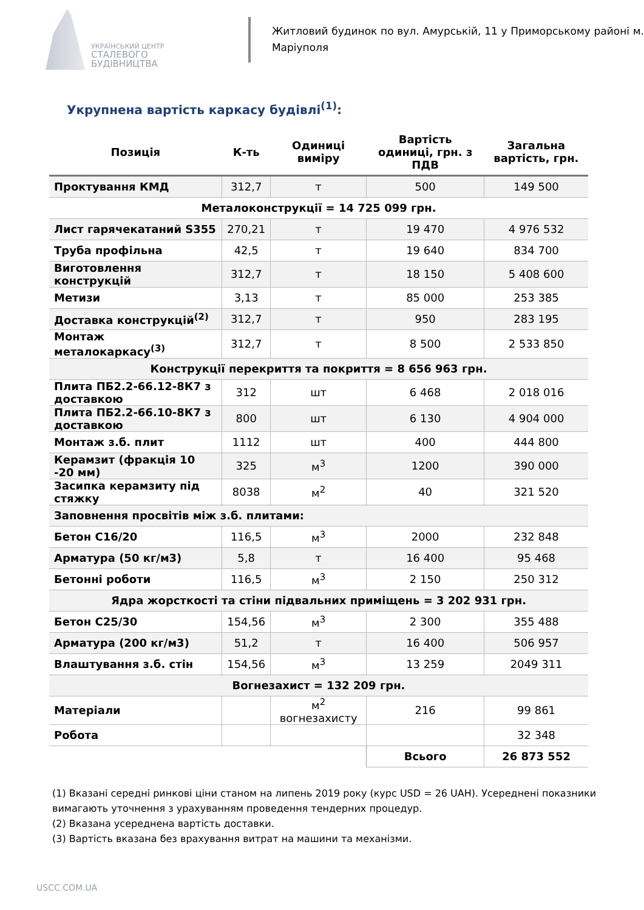УКРАЇНСЬКИЙ ЦЕНТР
СТАЛЕВОГО
БУДІВНИЦТВА
Житловий будинок по вул. Амурській, 11 у Приморському районі м. Маріуполя
Укрупнена вартість каркасу будівлі<sup>(1)</sup>:
| Позиція | К-ть | Одиниці виміру | Вартість одиниці, грн. з ПДВ | Загальна вартість, грн. |
| --- | --- | --- | --- | --- |
| Проктування КМД | 312,7 | т | 500 | 149 500 |
| Металоконструкції = 14 725 099 грн. | | | | |
| Лист гарячекатаний S355 | 270,21 | т | 19 470 | 4 976 532 |
| Труба профільна | 42,5 | т | 19 640 | 834 700 |
| Виготовлення конструкцій | 312,7 | т | 18 150 | 5 408 600 |
| Метизи | 3,13 | т | 85 000 | 253 385 |
| Доставка конструкцій<sup>(2)</sup> | 312,7 | т | 950 | 283 195 |
| Монтаж металокаркасу<sup>(3)</sup> | 312,7 | т | 8 500 | 2 533 850 |
| Конструкції перекриття та покриття = 8 656 963 грн. | | | | |
| Плита ПБ2.2-66.12-8К7 з доставкою | 312 | шт | 6 468 | 2 018 016 |
| Плита ПБ2.2-66.10-8К7 з доставкою | 800 | шт | 6 130 | 4 904 000 |
| Монтаж з.б. плит | 1112 | шт | 400 | 444 800 |
| Керамзит (фракція 10 -20 мм) | 325 | м<sup>3</sup> | 1200 | 390 000 |
| Засипка керамзиту під стяжку | 8038 | м<sup>2</sup> | 40 | 321 520 |
| Заповнення просвітів між з.б. плитами: | | | | |
| Бетон С16/20 | 116,5 | м<sup>3</sup> | 2000 | 232 848 |
| Арматура (50 кг/м3) | 5,8 | т | 16 400 | 95 468 |
| Бетонні роботи | 116,5 | м<sup>3</sup> | 2 150 | 250 312 |
| Ядра жорсткості та стіни підвальних приміщень = 3 202 931 грн. | | | | |
| Бетон С25/30 | 154,56 | м<sup>3</sup> | 2 300 | 355 488 |
| Арматура (200 кг/м3) | 51,2 | т | 16 400 | 506 957 |
| Влаштування з.б. стін | 154,56 | м<sup>3</sup> | 13 259 | 2049 311 |
| Вогнезахист = 132 209 грн. | | | | |
| Матеріали | | м<sup>2</sup> вогнезахисту | 216 | 99 861 |
| Робота | | | | 32 348 |
| | | | Всього | 26 873 552 |
(1) Вказані середні ринкові ціни станом на липень 2019 року (курс USD = 26 UAH). Усереднені показники вимагають уточнення з урахуванням проведення тендерних процедур.
(2) Вказана усереднена вартість доставки.
(3) Вартість вказана без врахування витрат на машини та механізми.
USCC.COM.UA